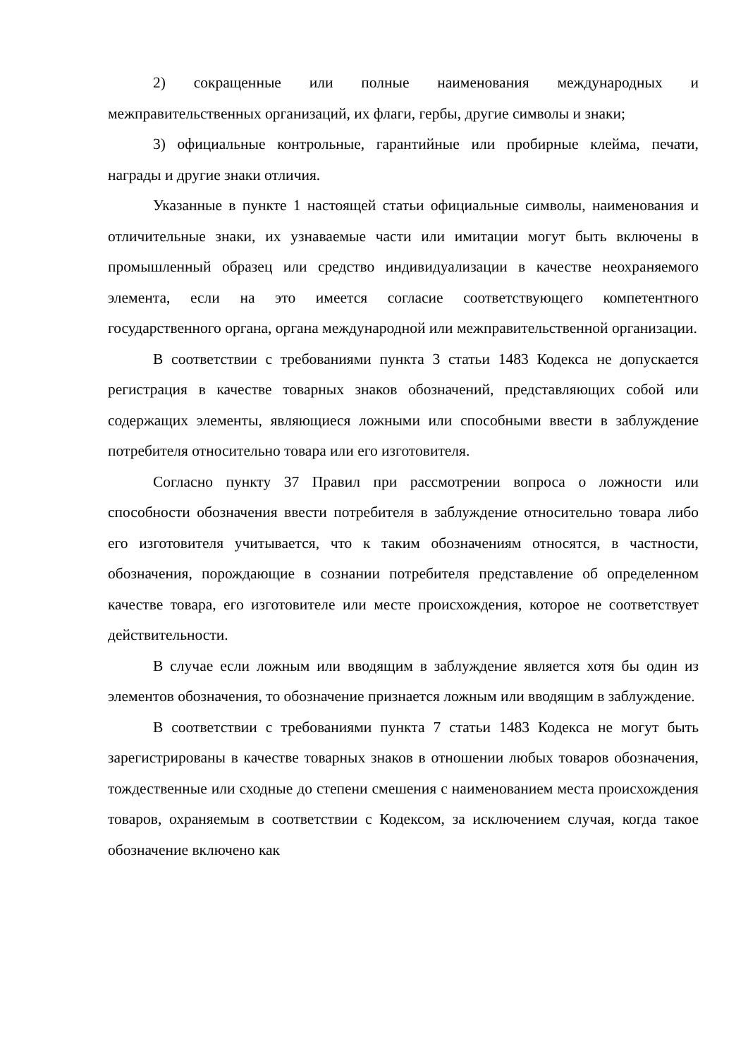2) сокращенные или полные наименования международных и межправительственных организаций, их флаги, гербы, другие символы и знаки;
3) официальные контрольные, гарантийные или пробирные клейма, печати, награды и другие знаки отличия.
Указанные в пункте 1 настоящей статьи официальные символы, наименования и отличительные знаки, их узнаваемые части или имитации могут быть включены в промышленный образец или средство индивидуализации в качестве неохраняемого элемента, если на это имеется согласие соответствующего компетентного государственного органа, органа международной или межправительственной организации.
В соответствии с требованиями пункта 3 статьи 1483 Кодекса не допускается регистрация в качестве товарных знаков обозначений, представляющих собой или содержащих элементы, являющиеся ложными или способными ввести в заблуждение потребителя относительно товара или его изготовителя.
Согласно пункту 37 Правил при рассмотрении вопроса о ложности или способности обозначения ввести потребителя в заблуждение относительно товара либо его изготовителя учитывается, что к таким обозначениям относятся, в частности, обозначения, порождающие в сознании потребителя представление об определенном качестве товара, его изготовителе или месте происхождения, которое не соответствует действительности.
В случае если ложным или вводящим в заблуждение является хотя бы один из элементов обозначения, то обозначение признается ложным или вводящим в заблуждение.
В соответствии с требованиями пункта 7 статьи 1483 Кодекса не могут быть зарегистрированы в качестве товарных знаков в отношении любых товаров обозначения, тождественные или сходные до степени смешения с наименованием места происхождения товаров, охраняемым в соответствии с Кодексом, за исключением случая, когда такое обозначение включено как